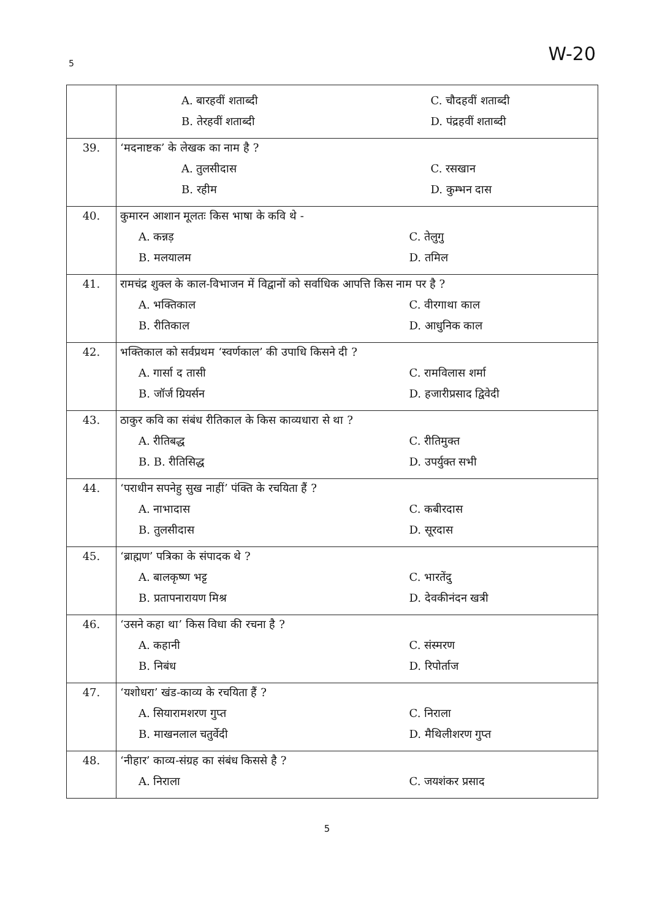5 W-20
| | A. बारहवीं शताब्दी C. चौदहवीं शताब्दी B. तेरहवीं शताब्दी D. पंद्रहवीं शताब्दी |
| 39. | ‘मदनाष्टक’ के लेखक का नाम है ? A. तुलसीदास C. रसखान B. रहीम D. कुम्भन दास |
| 40. | कुमारन आशान मूलतः किस भाषा के कवि थे - A. कन्नड़ C. तेलुगु B. मलयालम D. तमिल |
| 41. | रामचंद्र शुक्ल के काल-विभाजन में विद्वानों को सर्वाधिक आपत्ति किस नाम पर है ? A. भक्तिकाल C. वीरगाथा काल B. रीतिकाल D. आधुनिक काल |
| 42. | भक्तिकाल को सर्वप्रथम ‘स्वर्णकाल’ की उपाधि किसने दी ? A. गार्सा द तासी C. रामविलास शर्मा B. जॉर्ज ग्रियर्सन D. हजारीप्रसाद द्विवेदी |
| 43. | ठाकुर कवि का संबंध रीतिकाल के किस काव्यधारा से था ? A. रीतिबद्ध C. रीतिमुक्त B. B. रीतिसिद्ध D. उपर्युक्त सभी |
| 44. | ‘पराधीन सपनेहु सुख नाहीं’ पंक्ति के रचयिता हैं ? A. नाभादास C. कबीरदास B. तुलसीदास D. सूरदास |
| 45. | ‘ब्राह्मण’ पत्रिका के संपादक थे ? A. बालकृष्ण भट्ट C. भारतेंदु B. प्रतापनारायण मिश्र D. देवकीनंदन खत्री |
| 46. | ‘उसने कहा था’ किस विधा की रचना है ? A. कहानी C. संस्मरण B. निबंध D. रिपोर्ताज |
| 47. | ‘यशोधरा’ खंड-काव्य के रचयिता हैं ? A. सियारामशरण गुप्त C. निराला B. माखनलाल चतुर्वेदी D. मैथिलीशरण गुप्त |
| 48. | ‘नीहार’ काव्य-संग्रह का संबंध किससे है ? A. निराला C. जयशंकर प्रसाद |
5